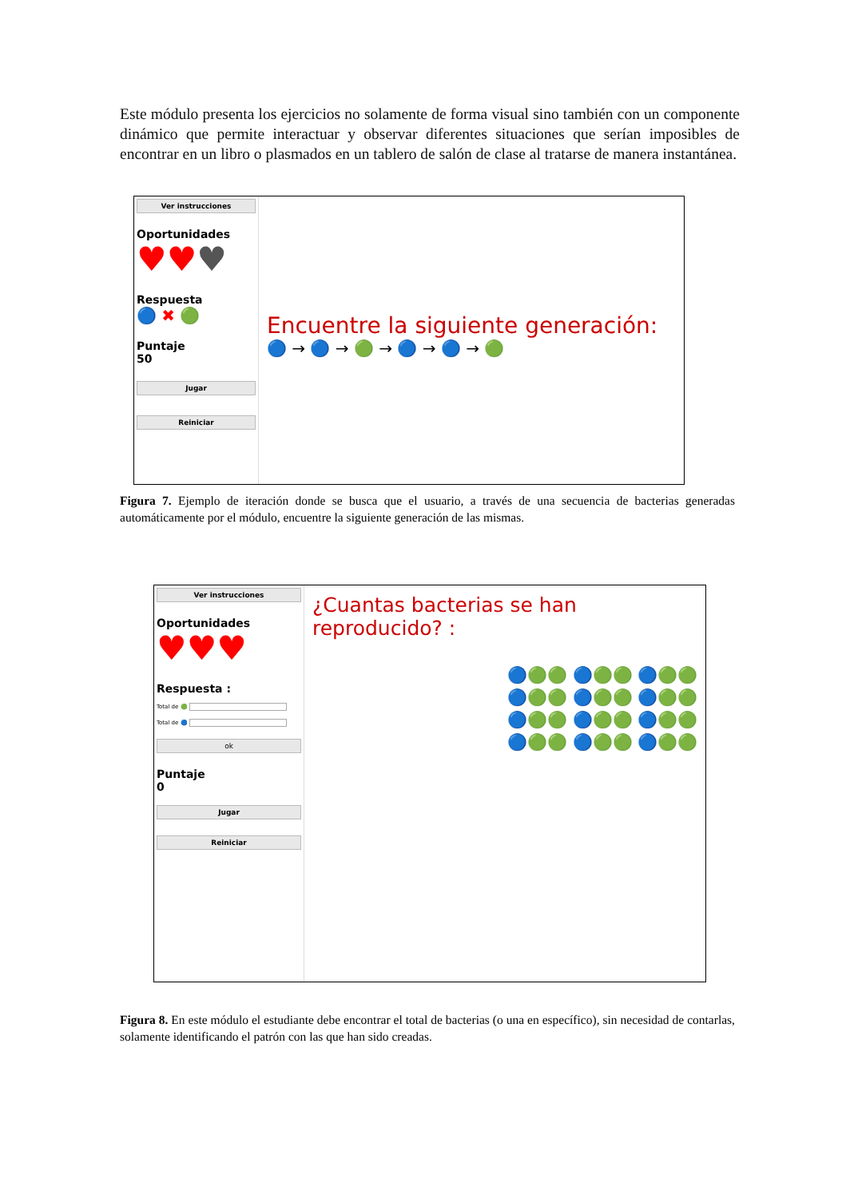Este módulo presenta los ejercicios no solamente de forma visual sino también con un componente dinámico que permite interactuar y observar diferentes situaciones que serían imposibles de encontrar en un libro o plasmados en un tablero de salón de clase al tratarse de manera instantánea.
Ver instrucciones
Oportunidades
♥♥♥
Respuesta
🔵 ✖ 🟢
Puntaje
50
Jugar
Reiniciar
Encuentre la siguiente generación:
🔵 → 🔵 → 🟢 → 🔵 → 🔵 → 🟢
Figura 7. Ejemplo de iteración donde se busca que el usuario, a través de una secuencia de bacterias generadas automáticamente por el módulo, encuentre la siguiente generación de las mismas.
Ver instrucciones
Oportunidades
♥♥♥
Respuesta :
Total de 🟢
Total de 🔵
ok
Puntaje
0
Jugar
Reiniciar
¿Cuantas bacterias se han reproducido? :
🔵🟢🟢 🔵🟢🟢 🔵🟢🟢
🔵🟢🟢 🔵🟢🟢 🔵🟢🟢
🔵🟢🟢 🔵🟢🟢 🔵🟢🟢
🔵🟢🟢 🔵🟢🟢 🔵🟢🟢
Figura 8. En este módulo el estudiante debe encontrar el total de bacterias (o una en específico), sin necesidad de contarlas, solamente identificando el patrón con las que han sido creadas.